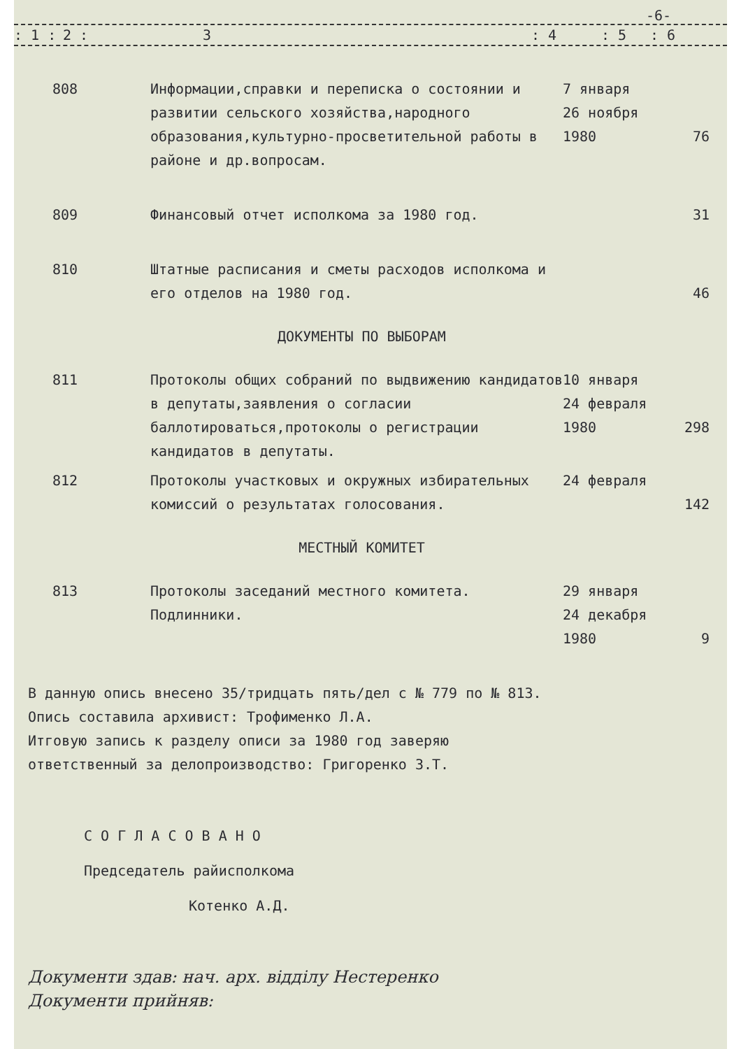-6-
: 1 : 2 : 3: 4: 5: 6
| 808 | Информации,справки и переписка о состоянии и развитии сельского хозяйства,народного образования,культурно-просветительной работы в районе и др.вопросам. | 7 января 26 ноября 1980 | 76 |
| 809 | Финансовый отчет исполкома за 1980 год. | | 31 |
| 810 | Штатные расписания и сметы расходов исполкома и его отделов на 1980 год. | | 46 |
| ДОКУМЕНТЫ ПО ВЫБОРАМ | | | |
| 811 | Протоколы общих собраний по выдвижению кандидатов в депутаты,заявления о согласии баллотироваться,протоколы о регистрации кандидатов в депутаты. | 10 января 24 февраля 1980 | 298 |
| 812 | Протоколы участковых и окружных избирательных комиссий о результатах голосования. | 24 февраля | 142 |
| МЕСТНЫЙ КОМИТЕТ | | | |
| 813 | Протоколы заседаний местного комитета. Подлинники. | 29 января 24 декабря 1980 | 9 |
В данную опись внесено 35/тридцать пять/дел с № 779 по № 813.
Опись составила архивист: Трофименко Л.А.
Итговую запись к разделу описи за 1980 год заверяю
ответственный за делопроизводство: Григоренко З.Т.
С О Г Л А С О В А Н О
Председатель райисполкома
Котенко А.Д.
Документи здав: нач. арх. відділу Нестеренко
Документи прийняв: